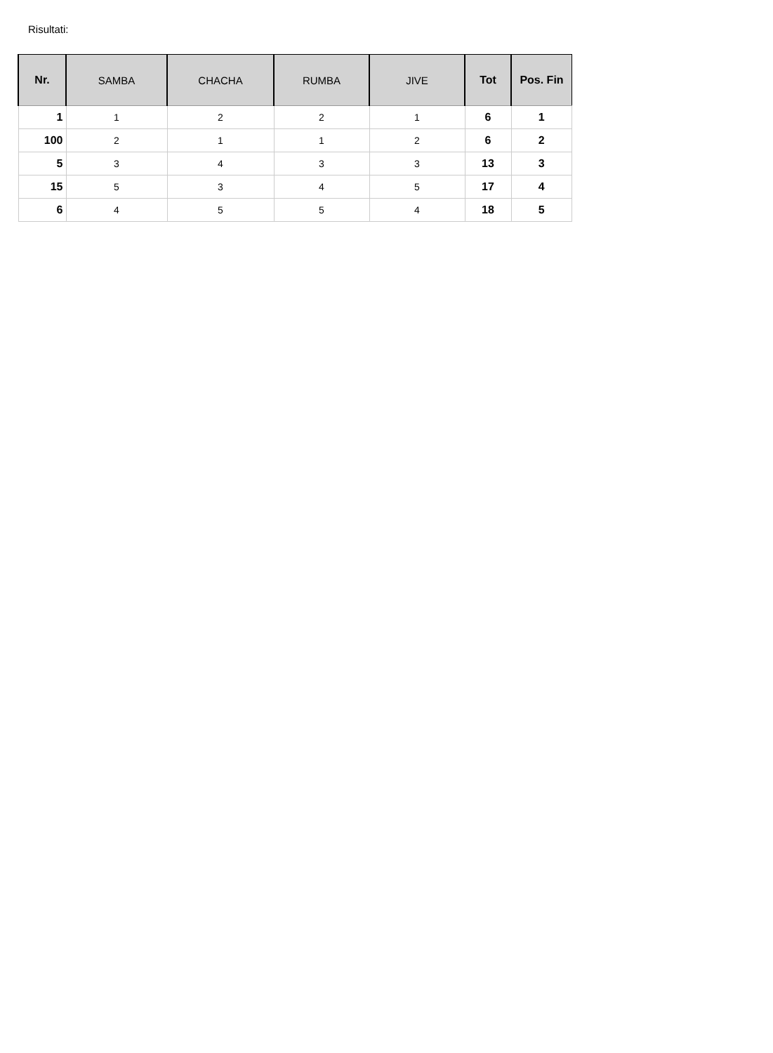Risultati:
| Nr. | SAMBA | CHACHA | RUMBA | JIVE | Tot | Pos. Fin |
| --- | --- | --- | --- | --- | --- | --- |
| 1 | 1 | 2 | 2 | 1 | 6 | 1 |
| 100 | 2 | 1 | 1 | 2 | 6 | 2 |
| 5 | 3 | 4 | 3 | 3 | 13 | 3 |
| 15 | 5 | 3 | 4 | 5 | 17 | 4 |
| 6 | 4 | 5 | 5 | 4 | 18 | 5 |